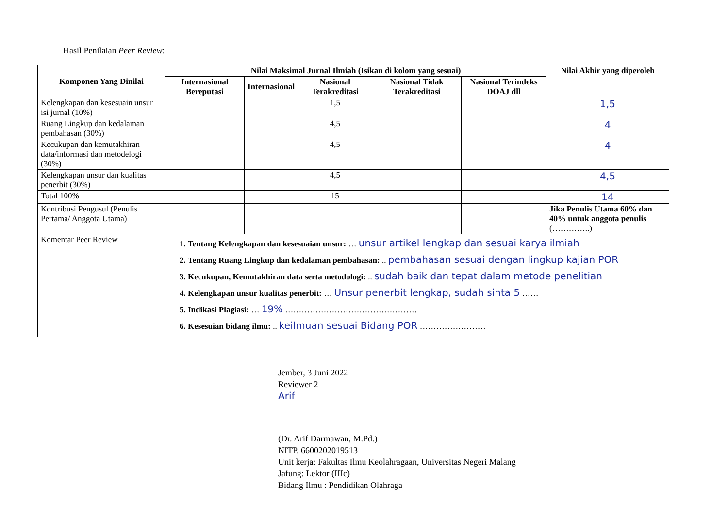Hasil Penilaian Peer Review:
| Komponen Yang Dinilai | Nilai Maksimal Jurnal Ilmiah (Isikan di kolom yang sesuai) | | | | | Nilai Akhir yang diperoleh |
| --- | --- | --- | --- | --- | --- | --- |
| | Internasional Bereputasi | Internasional | Nasional Terakreditasi | Nasional Tidak Terakreditasi | Nasional Terindeks DOAJ dll | |
| Kelengkapan dan kesesuain unsur isi jurnal (10%) | | | 1,5 | | | 1,5 |
| Ruang Lingkup dan kedalaman pembahasan (30%) | | | 4,5 | | | 4 |
| Kecukupan dan kemutakhiran data/informasi dan metodelogi (30%) | | | 4,5 | | | 4 |
| Kelengkapan unsur dan kualitas penerbit (30%) | | | 4,5 | | | 4,5 |
| Total 100% | | | 15 | | | 14 |
| Kontribusi Pengusul (Penulis Pertama/ Anggota Utama) | | | | | | Jika Penulis Utama 60% dan 40% untuk anggota penulis (…………..) |
| Komentar Peer Review | 1. Tentang Kelengkapan dan kesesuaian unsur: … unsur artikel lengkap dan sesuai karya ilmiah 2. Tentang Ruang Lingkup dan kedalaman pembahasan: .. pembahasan sesuai dengan lingkup kajian POR 3. Kecukupan, Kemutakhiran data serta metodologi: .. sudah baik dan tepat dalam metode penelitian 4. Kelengkapan unsur kualitas penerbit: … Unsur penerbit lengkap, sudah sinta 5 …… 5. Indikasi Plagiasi: … 19% ………………………………………… 6. Kesesuian bidang ilmu: .. keilmuan sesuai Bidang POR …………………… | | | | | |
Jember, 3 Juni 2022
Reviewer 2
Arif
(Dr. Arif Darmawan, M.Pd.)
NITP. 6600202019513
Unit kerja: Fakultas Ilmu Keolahragaan, Universitas Negeri Malang
Jafung: Lektor (IIIc)
Bidang Ilmu : Pendidikan Olahraga